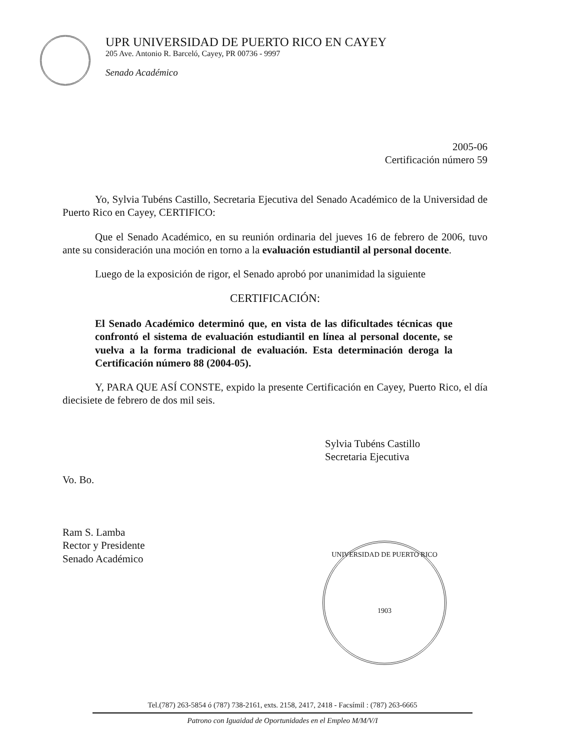UPR UNIVERSIDAD DE PUERTO RICO EN CAYEY
205 Ave. Antonio R. Barceló, Cayey, PR 00736 - 9997
Senado Académico
2005-06
Certificación número 59
Yo, Sylvia Tubéns Castillo, Secretaria Ejecutiva del Senado Académico de la Universidad de Puerto Rico en Cayey, CERTIFICO:
Que el Senado Académico, en su reunión ordinaria del jueves 16 de febrero de 2006, tuvo ante su consideración una moción en torno a la evaluación estudiantil al personal docente.
Luego de la exposición de rigor, el Senado aprobó por unanimidad la siguiente
CERTIFICACIÓN:
El Senado Académico determinó que, en vista de las dificultades técnicas que confrontó el sistema de evaluación estudiantil en línea al personal docente, se vuelva a la forma tradicional de evaluación. Esta determinación deroga la Certificación número 88 (2004-05).
Y, PARA QUE ASÍ CONSTE, expido la presente Certificación en Cayey, Puerto Rico, el día diecisiete de febrero de dos mil seis.
Sylvia Tubéns Castillo
Secretaria Ejecutiva
Vo. Bo.
Ram S. Lamba
Rector y Presidente
Senado Académico
UNIVERSIDAD DE PUERTO RICO
1903
Tel.(787) 263-5854 ó (787) 738-2161, exts. 2158, 2417, 2418 - Facsímil : (787) 263-6665
Patrono con Iguaidad de Oportunidades en el Empleo M/M/V/I